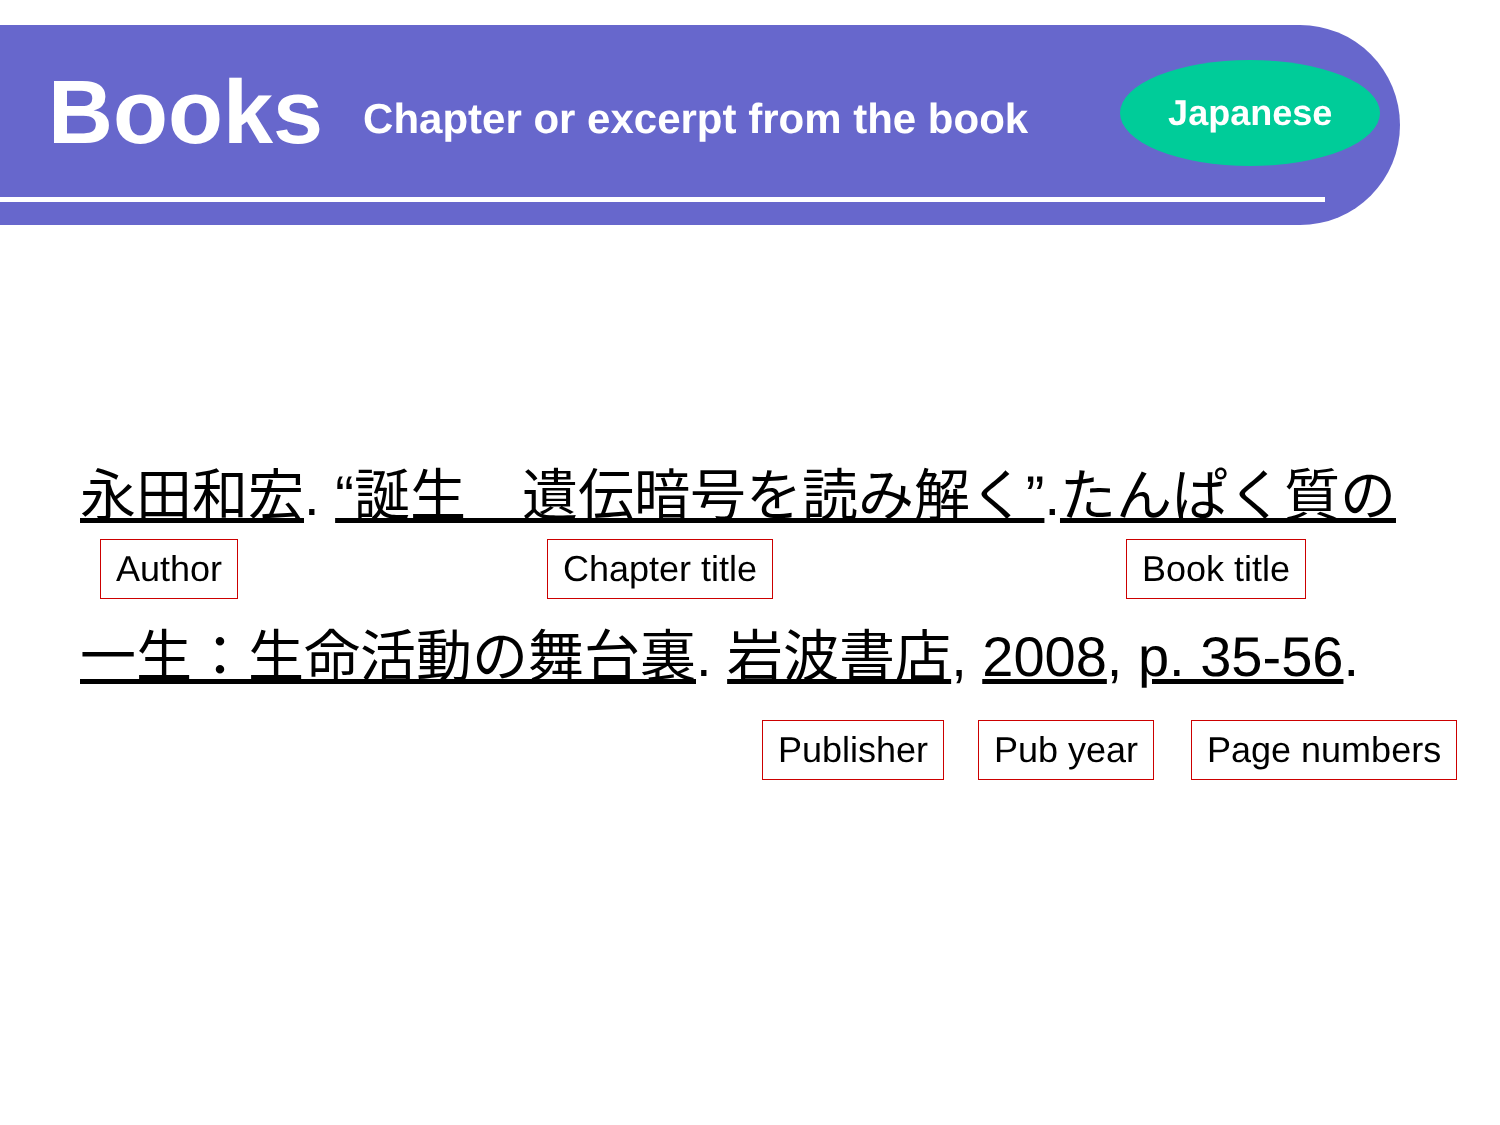Books
Chapter or excerpt from the book
Japanese
永田和宏. “誕生　遺伝暗号を読み解く”.たんぱく質の
Author Chapter title Book title
一生：生命活動の舞台裏. 岩波書店, 2008, p. 35-56.
Publisher Pub year Page numbers